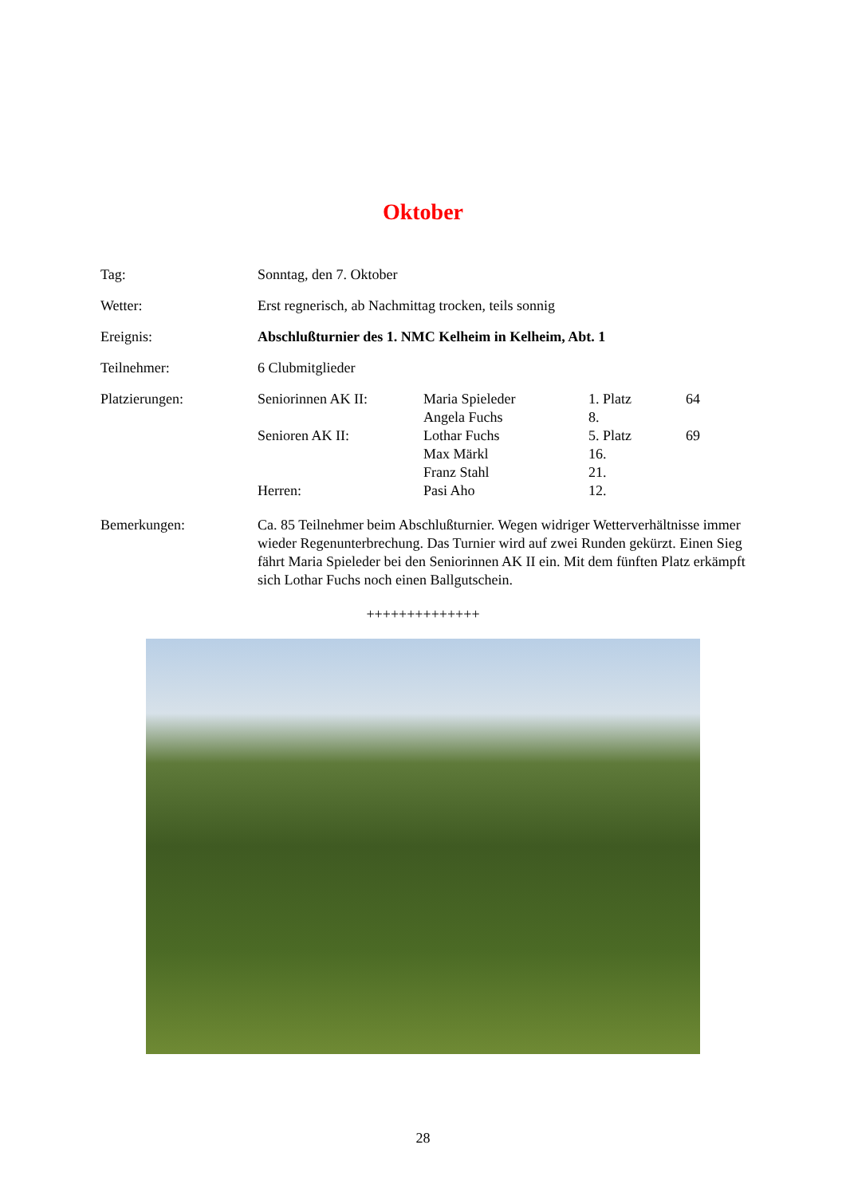Oktober
Tag: Sonntag, den 7. Oktober
Wetter: Erst regnerisch, ab Nachmittag trocken, teils sonnig
Ereignis: Abschlußturnier des 1. NMC Kelheim in Kelheim, Abt. 1
Teilnehmer: 6 Clubmitglieder
Platzierungen:
| Seniorinnen AK II: | Maria Spieleder | 1. Platz | 64 |
| | Angela Fuchs | 8. | |
| Senioren AK II: | Lothar Fuchs | 5. Platz | 69 |
| | Max Märkl | 16. | |
| | Franz Stahl | 21. | |
| Herren: | Pasi Aho | 12. | |
Bemerkungen: Ca. 85 Teilnehmer beim Abschlußturnier. Wegen widriger Wetterverhältnisse immer wieder Regenunterbrechung. Das Turnier wird auf zwei Runden gekürzt. Einen Sieg fährt Maria Spieleder bei den Seniorinnen AK II ein. Mit dem fünften Platz erkämpft sich Lothar Fuchs noch einen Ballgutschein.
++++++++++++++
28